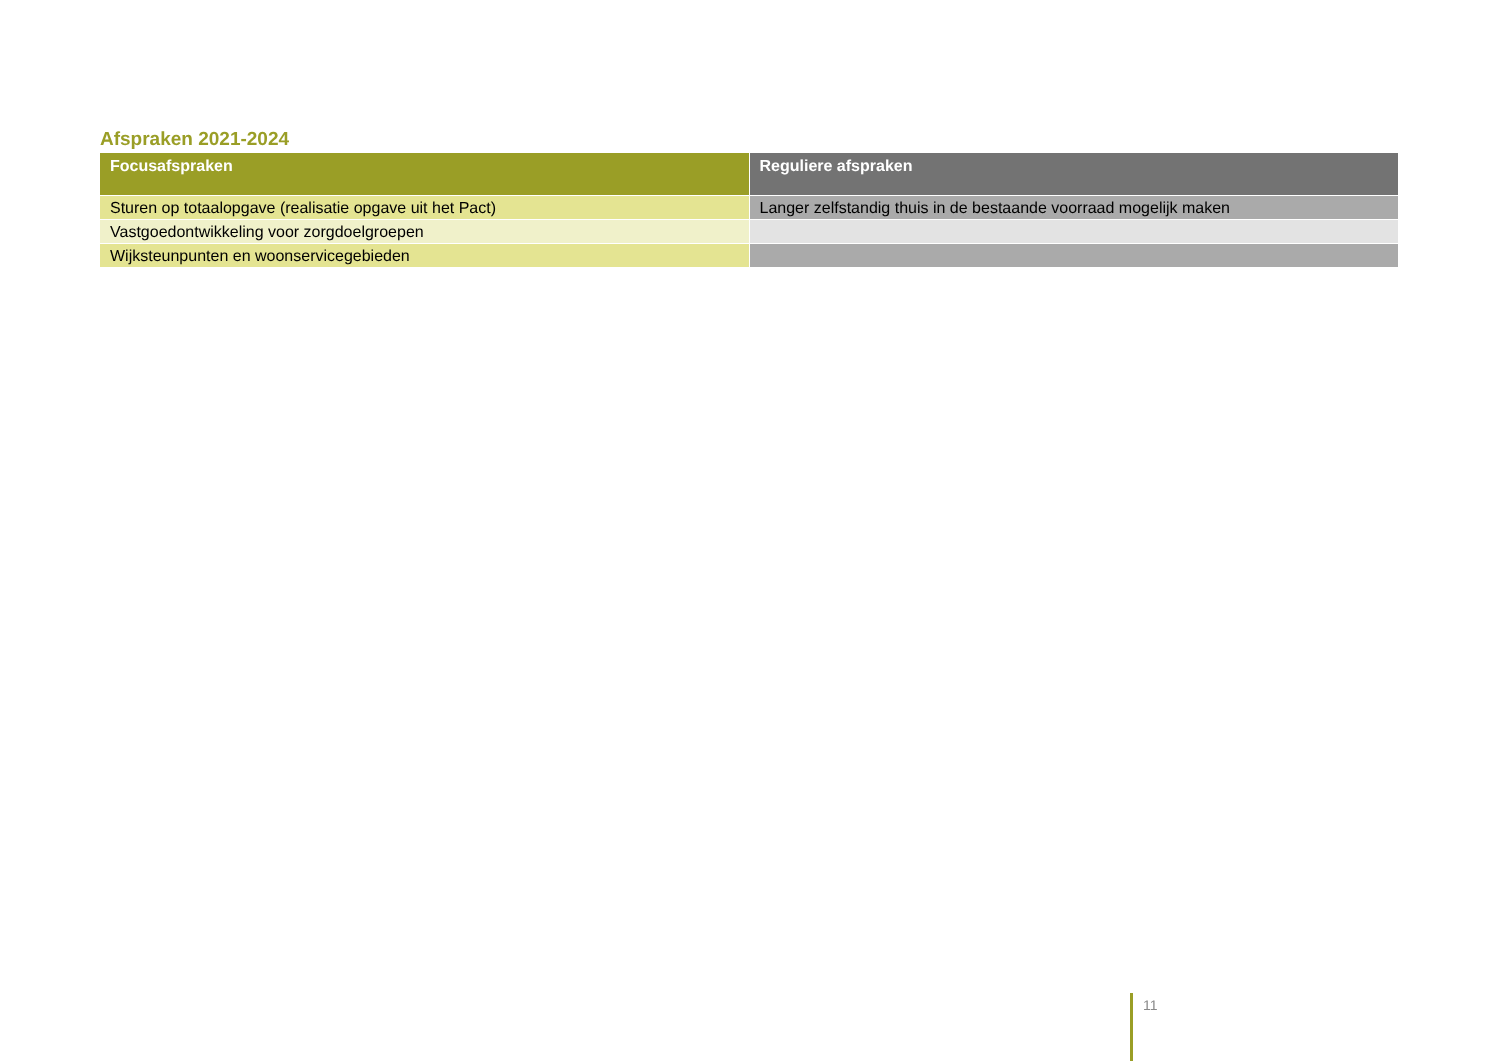Afspraken 2021-2024
| Focusafspraken | Reguliere afspraken |
| --- | --- |
| Sturen op totaalopgave (realisatie opgave uit het Pact) | Langer zelfstandig thuis in de bestaande voorraad mogelijk maken |
| Vastgoedontwikkeling voor zorgdoelgroepen | |
| Wijksteunpunten en woonservicegebieden | |
11